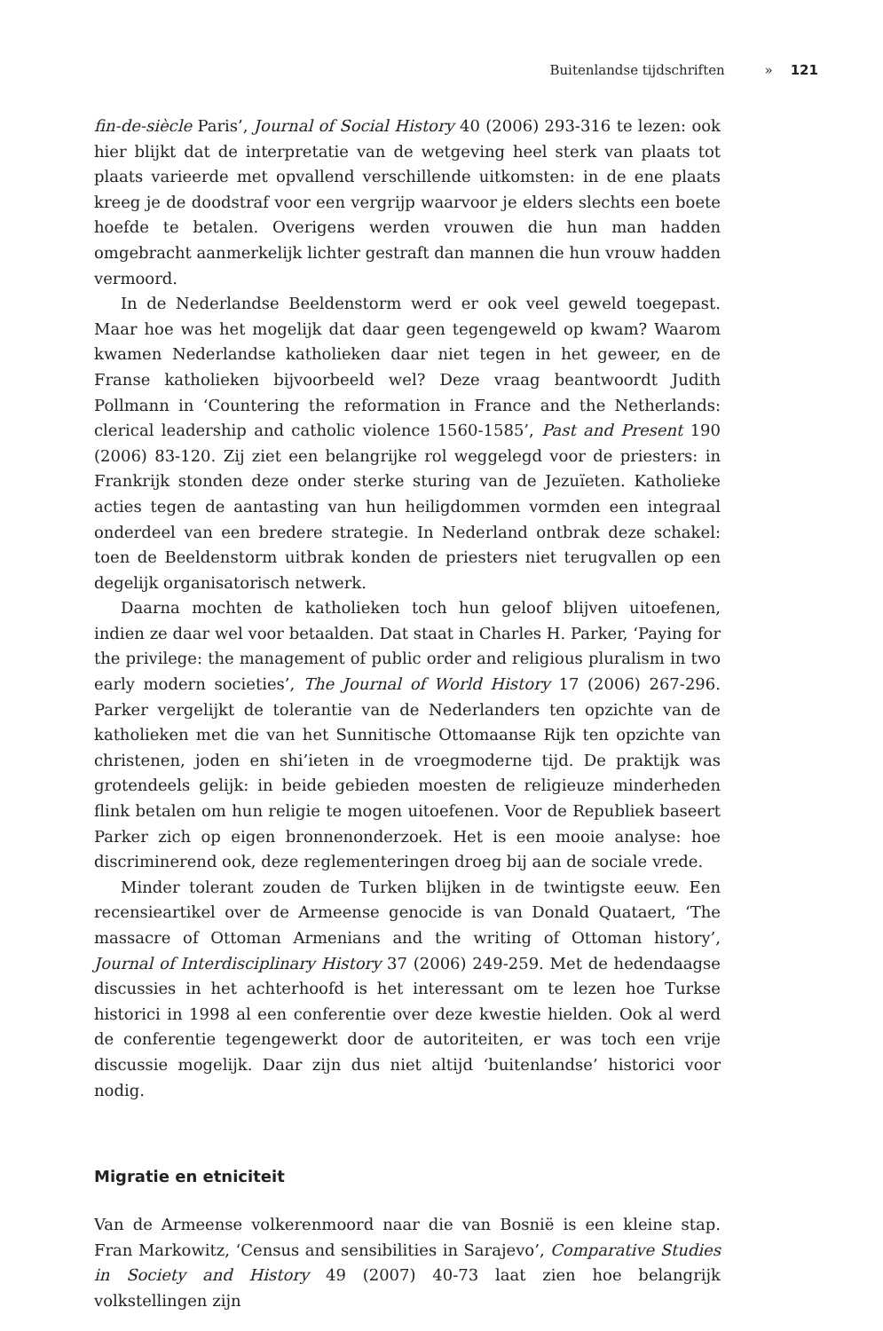Buitenlandse tijdschriften » 121
fin-de-siècle Paris’, Journal of Social History 40 (2006) 293-316 te lezen: ook hier blijkt dat de interpretatie van de wetgeving heel sterk van plaats tot plaats varieerde met opvallend verschillende uitkomsten: in de ene plaats kreeg je de doodstraf voor een vergrijp waarvoor je elders slechts een boete hoefde te betalen. Overigens werden vrouwen die hun man hadden omgebracht aanmerkelijk lichter gestraft dan mannen die hun vrouw hadden vermoord.
In de Nederlandse Beeldenstorm werd er ook veel geweld toegepast. Maar hoe was het mogelijk dat daar geen tegengeweld op kwam? Waarom kwamen Nederlandse katholieken daar niet tegen in het geweer, en de Franse katholieken bijvoorbeeld wel? Deze vraag beantwoordt Judith Pollmann in ‘Countering the reformation in France and the Netherlands: clerical leadership and catholic violence 1560-1585’, Past and Present 190 (2006) 83-120. Zij ziet een belangrijke rol weggelegd voor de priesters: in Frankrijk stonden deze onder sterke sturing van de Jezuïeten. Katholieke acties tegen de aantasting van hun heiligdommen vormden een integraal onderdeel van een bredere strategie. In Nederland ontbrak deze schakel: toen de Beeldenstorm uitbrak konden de priesters niet terugvallen op een degelijk organisatorisch netwerk.
Daarna mochten de katholieken toch hun geloof blijven uitoefenen, indien ze daar wel voor betaalden. Dat staat in Charles H. Parker, ‘Paying for the privilege: the management of public order and religious pluralism in two early modern societies’, The Journal of World History 17 (2006) 267-296. Parker vergelijkt de tolerantie van de Nederlanders ten opzichte van de katholieken met die van het Sunnitische Ottomaanse Rijk ten opzichte van christenen, joden en shi’ieten in de vroegmoderne tijd. De praktijk was grotendeels gelijk: in beide gebieden moesten de religieuze minderheden flink betalen om hun religie te mogen uitoefenen. Voor de Republiek baseert Parker zich op eigen bronnenonderzoek. Het is een mooie analyse: hoe discriminerend ook, deze reglementeringen droeg bij aan de sociale vrede.
Minder tolerant zouden de Turken blijken in de twintigste eeuw. Een recensieartikel over de Armeense genocide is van Donald Quataert, ‘The massacre of Ottoman Armenians and the writing of Ottoman history’, Journal of Interdisciplinary History 37 (2006) 249-259. Met de hedendaagse discussies in het achterhoofd is het interessant om te lezen hoe Turkse historici in 1998 al een conferentie over deze kwestie hielden. Ook al werd de conferentie tegengewerkt door de autoriteiten, er was toch een vrije discussie mogelijk. Daar zijn dus niet altijd ‘buitenlandse’ historici voor nodig.
Migratie en etniciteit
Van de Armeense volkerenmoord naar die van Bosnië is een kleine stap. Fran Markowitz, ‘Census and sensibilities in Sarajevo’, Comparative Studies in Society and History 49 (2007) 40-73 laat zien hoe belangrijk volkstellingen zijn